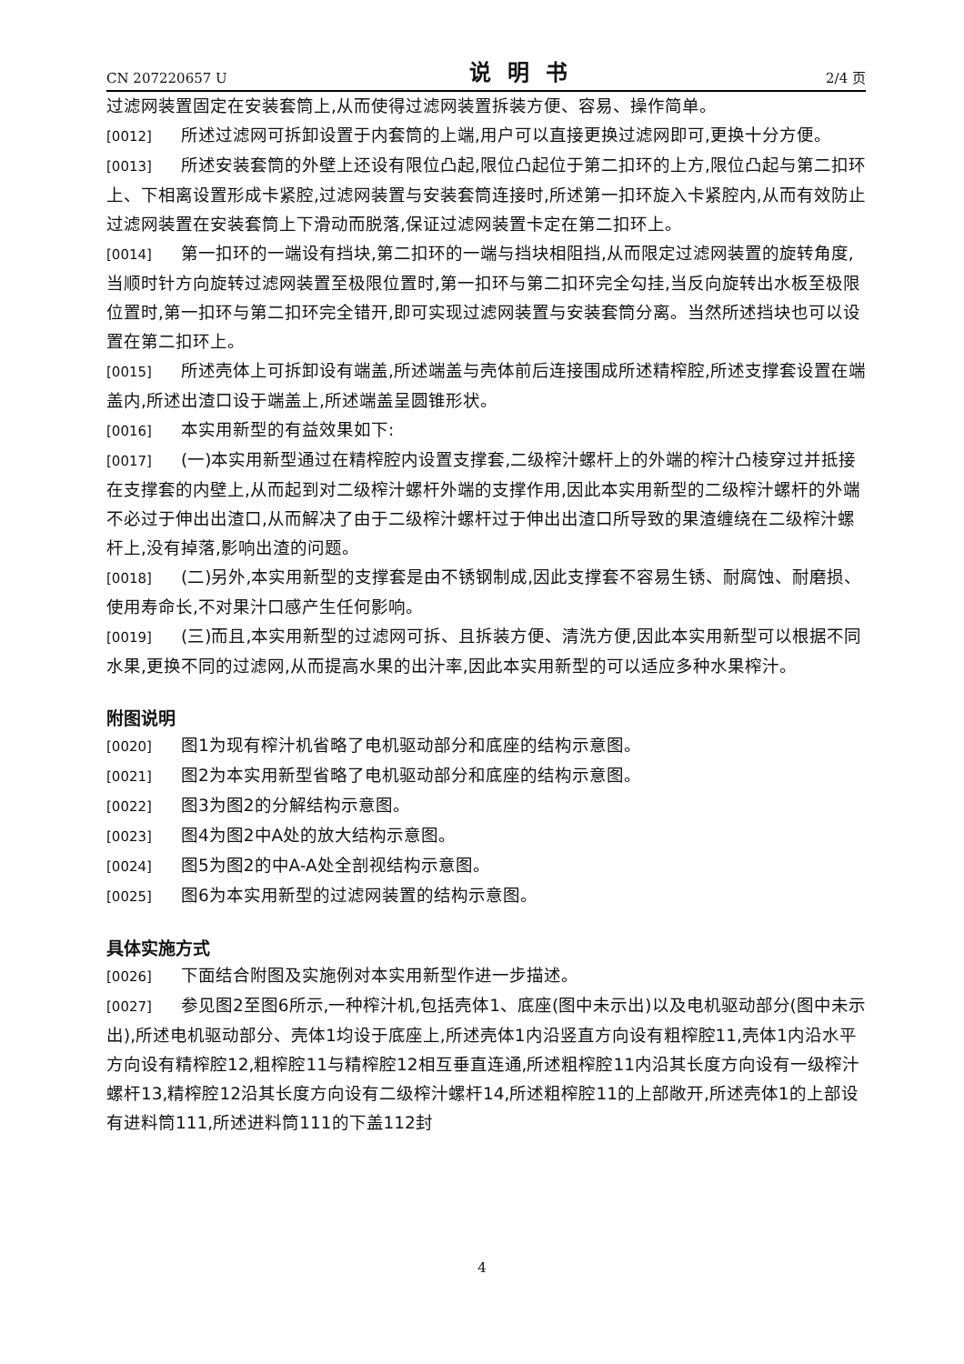CN 207220657 U 说明书 2/4 页
过滤网装置固定在安装套筒上,从而使得过滤网装置拆装方便、容易、操作简单。
[0012] 所述过滤网可拆卸设置于内套筒的上端,用户可以直接更换过滤网即可,更换十分方便。
[0013] 所述安装套筒的外壁上还设有限位凸起,限位凸起位于第二扣环的上方,限位凸起与第二扣环上、下相离设置形成卡紧腔,过滤网装置与安装套筒连接时,所述第一扣环旋入卡紧腔内,从而有效防止过滤网装置在安装套筒上下滑动而脱落,保证过滤网装置卡定在第二扣环上。
[0014] 第一扣环的一端设有挡块,第二扣环的一端与挡块相阻挡,从而限定过滤网装置的旋转角度,当顺时针方向旋转过滤网装置至极限位置时,第一扣环与第二扣环完全勾挂,当反向旋转出水板至极限位置时,第一扣环与第二扣环完全错开,即可实现过滤网装置与安装套筒分离。当然所述挡块也可以设置在第二扣环上。
[0015] 所述壳体上可拆卸设有端盖,所述端盖与壳体前后连接围成所述精榨腔,所述支撑套设置在端盖内,所述出渣口设于端盖上,所述端盖呈圆锥形状。
[0016] 本实用新型的有益效果如下:
[0017] (一)本实用新型通过在精榨腔内设置支撑套,二级榨汁螺杆上的外端的榨汁凸棱穿过并抵接在支撑套的内壁上,从而起到对二级榨汁螺杆外端的支撑作用,因此本实用新型的二级榨汁螺杆的外端不必过于伸出出渣口,从而解决了由于二级榨汁螺杆过于伸出出渣口所导致的果渣缠绕在二级榨汁螺杆上,没有掉落,影响出渣的问题。
[0018] (二)另外,本实用新型的支撑套是由不锈钢制成,因此支撑套不容易生锈、耐腐蚀、耐磨损、使用寿命长,不对果汁口感产生任何影响。
[0019] (三)而且,本实用新型的过滤网可拆、且拆装方便、清洗方便,因此本实用新型可以根据不同水果,更换不同的过滤网,从而提高水果的出汁率,因此本实用新型的可以适应多种水果榨汁。
附图说明
[0020] 图1为现有榨汁机省略了电机驱动部分和底座的结构示意图。
[0021] 图2为本实用新型省略了电机驱动部分和底座的结构示意图。
[0022] 图3为图2的分解结构示意图。
[0023] 图4为图2中A处的放大结构示意图。
[0024] 图5为图2的中A-A处全剖视结构示意图。
[0025] 图6为本实用新型的过滤网装置的结构示意图。
具体实施方式
[0026] 下面结合附图及实施例对本实用新型作进一步描述。
[0027] 参见图2至图6所示,一种榨汁机,包括壳体1、底座(图中未示出)以及电机驱动部分(图中未示出),所述电机驱动部分、壳体1均设于底座上,所述壳体1内沿竖直方向设有粗榨腔11,壳体1内沿水平方向设有精榨腔12,粗榨腔11与精榨腔12相互垂直连通,所述粗榨腔11内沿其长度方向设有一级榨汁螺杆13,精榨腔12沿其长度方向设有二级榨汁螺杆14,所述粗榨腔11的上部敞开,所述壳体1的上部设有进料筒111,所述进料筒111的下盖112封
4